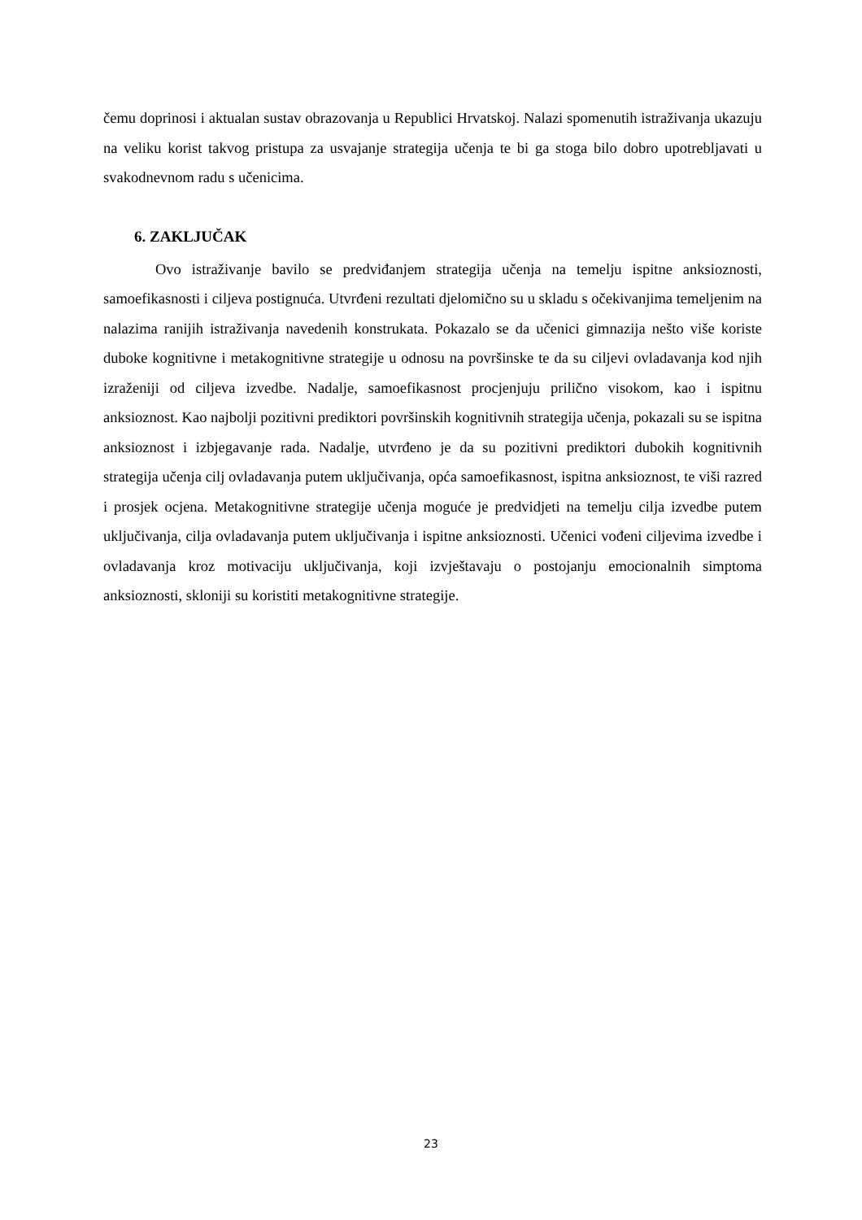čemu doprinosi i aktualan sustav obrazovanja u Republici Hrvatskoj. Nalazi spomenutih istraživanja ukazuju na veliku korist takvog pristupa za usvajanje strategija učenja te bi ga stoga bilo dobro upotrebljavati u svakodnevnom radu s učenicima.
6. ZAKLJUČAK
Ovo istraživanje bavilo se predviđanjem strategija učenja na temelju ispitne anksioznosti, samoefikasnosti i ciljeva postignuća. Utvrđeni rezultati djelomično su u skladu s očekivanjima temeljenim na nalazima ranijih istraživanja navedenih konstrukata. Pokazalo se da učenici gimnazija nešto više koriste duboke kognitivne i metakognitivne strategije u odnosu na površinske te da su ciljevi ovladavanja kod njih izraženiji od ciljeva izvedbe. Nadalje, samoefikasnost procjenjuju prilično visokom, kao i ispitnu anksioznost. Kao najbolji pozitivni prediktori površinskih kognitivnih strategija učenja, pokazali su se ispitna anksioznost i izbjegavanje rada. Nadalje, utvrđeno je da su pozitivni prediktori dubokih kognitivnih strategija učenja cilj ovladavanja putem uključivanja, opća samoefikasnost, ispitna anksioznost, te viši razred i prosjek ocjena. Metakognitivne strategije učenja moguće je predvidjeti na temelju cilja izvedbe putem uključivanja, cilja ovladavanja putem uključivanja i ispitne anksioznosti. Učenici vođeni ciljevima izvedbe i ovladavanja kroz motivaciju uključivanja, koji izvještavaju o postojanju emocionalnih simptoma anksioznosti, skloniji su koristiti metakognitivne strategije.
23